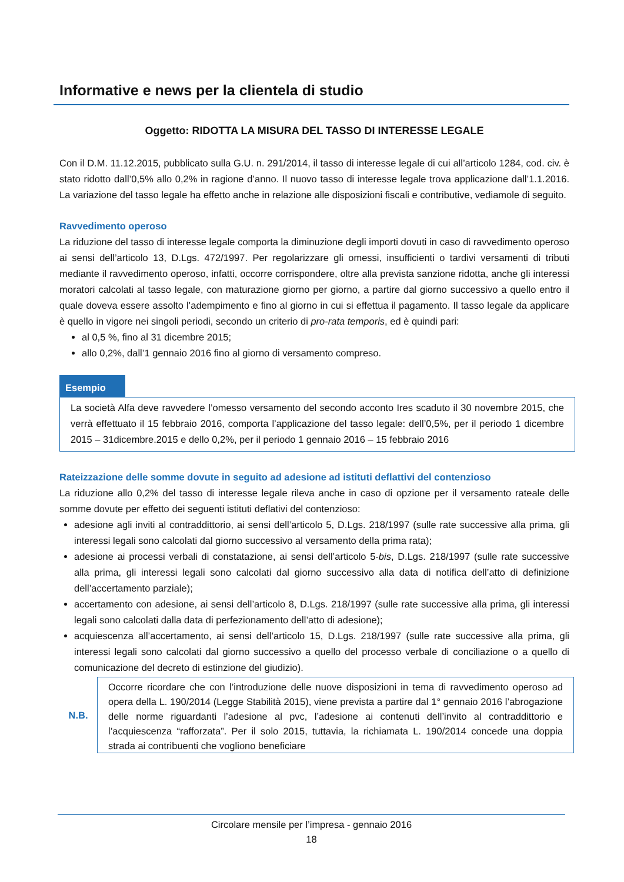Informative e news per la clientela di studio
Oggetto: RIDOTTA LA MISURA DEL TASSO DI INTERESSE LEGALE
Con il D.M. 11.12.2015, pubblicato sulla G.U. n. 291/2014, il tasso di interesse legale di cui all’articolo 1284, cod. civ. è stato ridotto dall’0,5% allo 0,2% in ragione d’anno. Il nuovo tasso di interesse legale trova applicazione dall’1.1.2016. La variazione del tasso legale ha effetto anche in relazione alle disposizioni fiscali e contributive, vediamole di seguito.
Ravvedimento operoso
La riduzione del tasso di interesse legale comporta la diminuzione degli importi dovuti in caso di ravvedimento operoso ai sensi dell’articolo 13, D.Lgs. 472/1997. Per regolarizzare gli omessi, insufficienti o tardivi versamenti di tributi mediante il ravvedimento operoso, infatti, occorre corrispondere, oltre alla prevista sanzione ridotta, anche gli interessi moratori calcolati al tasso legale, con maturazione giorno per giorno, a partire dal giorno successivo a quello entro il quale doveva essere assolto l’adempimento e fino al giorno in cui si effettua il pagamento. Il tasso legale da applicare è quello in vigore nei singoli periodi, secondo un criterio di pro-rata temporis, ed è quindi pari:
al 0,5 %, fino al 31 dicembre 2015;
allo 0,2%, dall’1 gennaio 2016 fino al giorno di versamento compreso.
Esempio
La società Alfa deve ravvedere l’omesso versamento del secondo acconto Ires scaduto il 30 novembre 2015, che verrà effettuato il 15 febbraio 2016, comporta l’applicazione del tasso legale: dell’0,5%, per il periodo 1 dicembre 2015 – 31dicembre.2015 e dello 0,2%, per il periodo 1 gennaio 2016 – 15 febbraio 2016
Rateizzazione delle somme dovute in seguito ad adesione ad istituti deflattivi del contenzioso
La riduzione allo 0,2% del tasso di interesse legale rileva anche in caso di opzione per il versamento rateale delle somme dovute per effetto dei seguenti istituti deflativi del contenzioso:
adesione agli inviti al contraddittorio, ai sensi dell’articolo 5, D.Lgs. 218/1997 (sulle rate successive alla prima, gli interessi legali sono calcolati dal giorno successivo al versamento della prima rata);
adesione ai processi verbali di constatazione, ai sensi dell’articolo 5-bis, D.Lgs. 218/1997 (sulle rate successive alla prima, gli interessi legali sono calcolati dal giorno successivo alla data di notifica dell’atto di definizione dell’accertamento parziale);
accertamento con adesione, ai sensi dell’articolo 8, D.Lgs. 218/1997 (sulle rate successive alla prima, gli interessi legali sono calcolati dalla data di perfezionamento dell’atto di adesione);
acquiescenza all’accertamento, ai sensi dell’articolo 15, D.Lgs. 218/1997 (sulle rate successive alla prima, gli interessi legali sono calcolati dal giorno successivo a quello del processo verbale di conciliazione o a quello di comunicazione del decreto di estinzione del giudizio).
N.B.
Occorre ricordare che con l’introduzione delle nuove disposizioni in tema di ravvedimento operoso ad opera della L. 190/2014 (Legge Stabilità 2015), viene prevista a partire dal 1° gennaio 2016 l’abrogazione delle norme riguardanti l’adesione al pvc, l’adesione ai contenuti dell’invito al contraddittorio e l’acquiescenza “rafforzata”. Per il solo 2015, tuttavia, la richiamata L. 190/2014 concede una doppia strada ai contribuenti che vogliono beneficiare
Circolare mensile per l’impresa - gennaio 2016
18